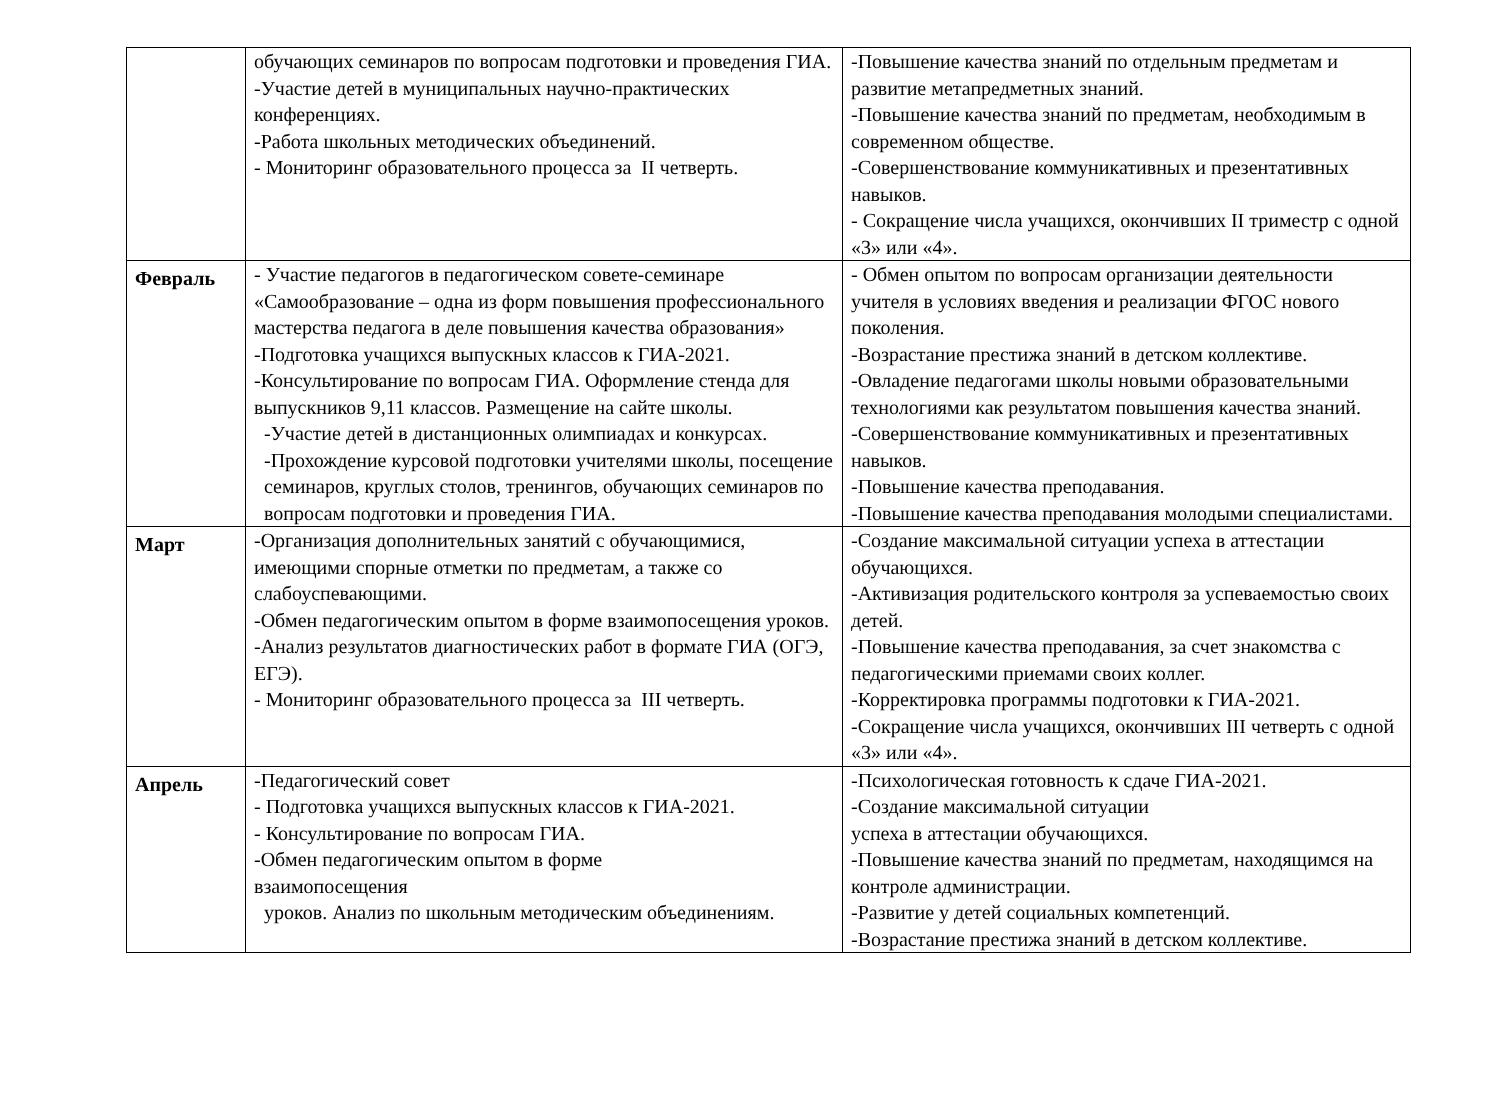| | обучающих семинаров по вопросам подготовки и проведения ГИА. -Участие детей в муниципальных научно-практических конференциях. -Работа школьных методических объединений. - Мониторинг образовательного процесса за II четверть. | -Повышение качества знаний по отдельным предметам и развитие метапредметных знаний. -Повышение качества знаний по предметам, необходимым в современном обществе. -Совершенствование коммуникативных и презентативных навыков. - Сокращение числа учащихся, окончивших II триместр с одной «3» или «4». |
| Февраль | - Участие педагогов в педагогическом совете-семинаре «Самообразование – одна из форм повышения профессионального мастерства педагога в деле повышения качества образования» -Подготовка учащихся выпускных классов к ГИА-2021. -Консультирование по вопросам ГИА. Оформление стенда для выпускников 9,11 классов. Размещение на сайте школы. -Участие детей в дистанционных олимпиадах и конкурсах. -Прохождение курсовой подготовки учителями школы, посещение семинаров, круглых столов, тренингов, обучающих семинаров по вопросам подготовки и проведения ГИА. | - Обмен опытом по вопросам организации деятельности учителя в условиях введения и реализации ФГОС нового поколения. -Возрастание престижа знаний в детском коллективе. -Овладение педагогами школы новыми образовательными технологиями как результатом повышения качества знаний. -Совершенствование коммуникативных и презентативных навыков. -Повышение качества преподавания. -Повышение качества преподавания молодыми специалистами. |
| Март | -Организация дополнительных занятий с обучающимися, имеющими спорные отметки по предметам, а также со слабоуспевающими. -Обмен педагогическим опытом в форме взаимопосещения уроков. -Анализ результатов диагностических работ в формате ГИА (ОГЭ, ЕГЭ). - Мониторинг образовательного процесса за III четверть. | -Создание максимальной ситуации успеха в аттестации обучающихся. -Активизация родительского контроля за успеваемостью своих детей. -Повышение качества преподавания, за счет знакомства с педагогическими приемами своих коллег. -Корректировка программы подготовки к ГИА-2021. -Сокращение числа учащихся, окончивших III четверть с одной «3» или «4». |
| Апрель | -Педагогический совет - Подготовка учащихся выпускных классов к ГИА-2021. - Консультирование по вопросам ГИА. -Обмен педагогическим опытом в форме взаимопосещения уроков. Анализ по школьным методическим объединениям. | -Психологическая готовность к сдаче ГИА-2021. -Создание максимальной ситуации успеха в аттестации обучающихся. -Повышение качества знаний по предметам, находящимся на контроле администрации. -Развитие у детей социальных компетенций. -Возрастание престижа знаний в детском коллективе. |